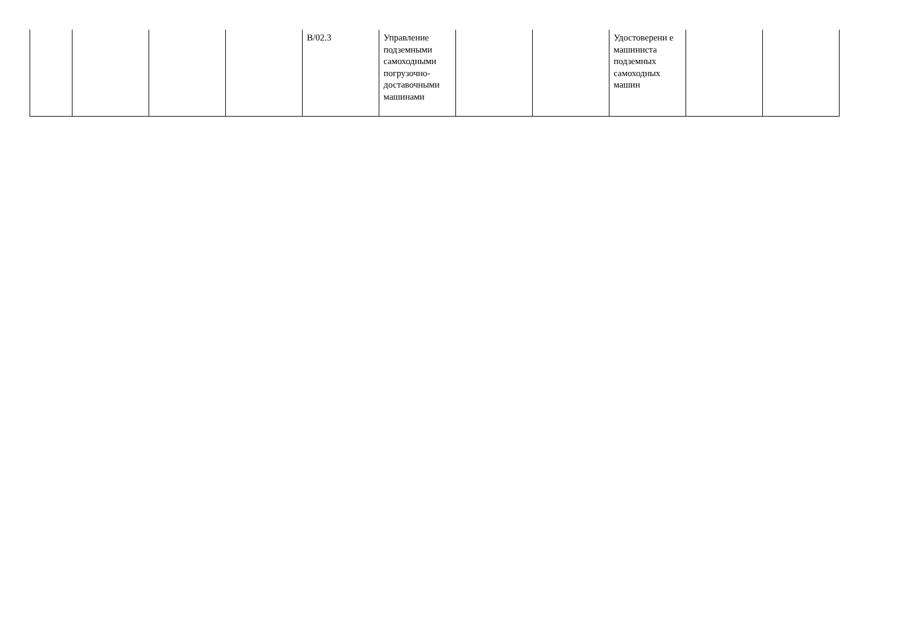| | | | | B/02.3 | Управление подземными самоходными погрузочно-доставочными машинами | | | Удостоверени е машиниста подземных самоходных машин | | |